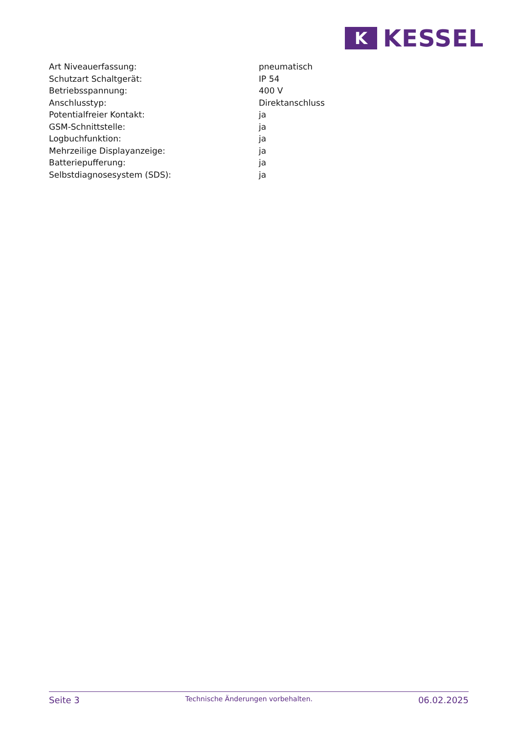K
KESSEL
| Art Niveauerfassung: | pneumatisch |
| Schutzart Schaltgerät: | IP 54 |
| Betriebsspannung: | 400 V |
| Anschlusstyp: | Direktanschluss |
| Potentialfreier Kontakt: | ja |
| GSM-Schnittstelle: | ja |
| Logbuchfunktion: | ja |
| Mehrzeilige Displayanzeige: | ja |
| Batteriepufferung: | ja |
| Selbstdiagnosesystem (SDS): | ja |
Seite 3
Technische Änderungen vorbehalten.
06.02.2025